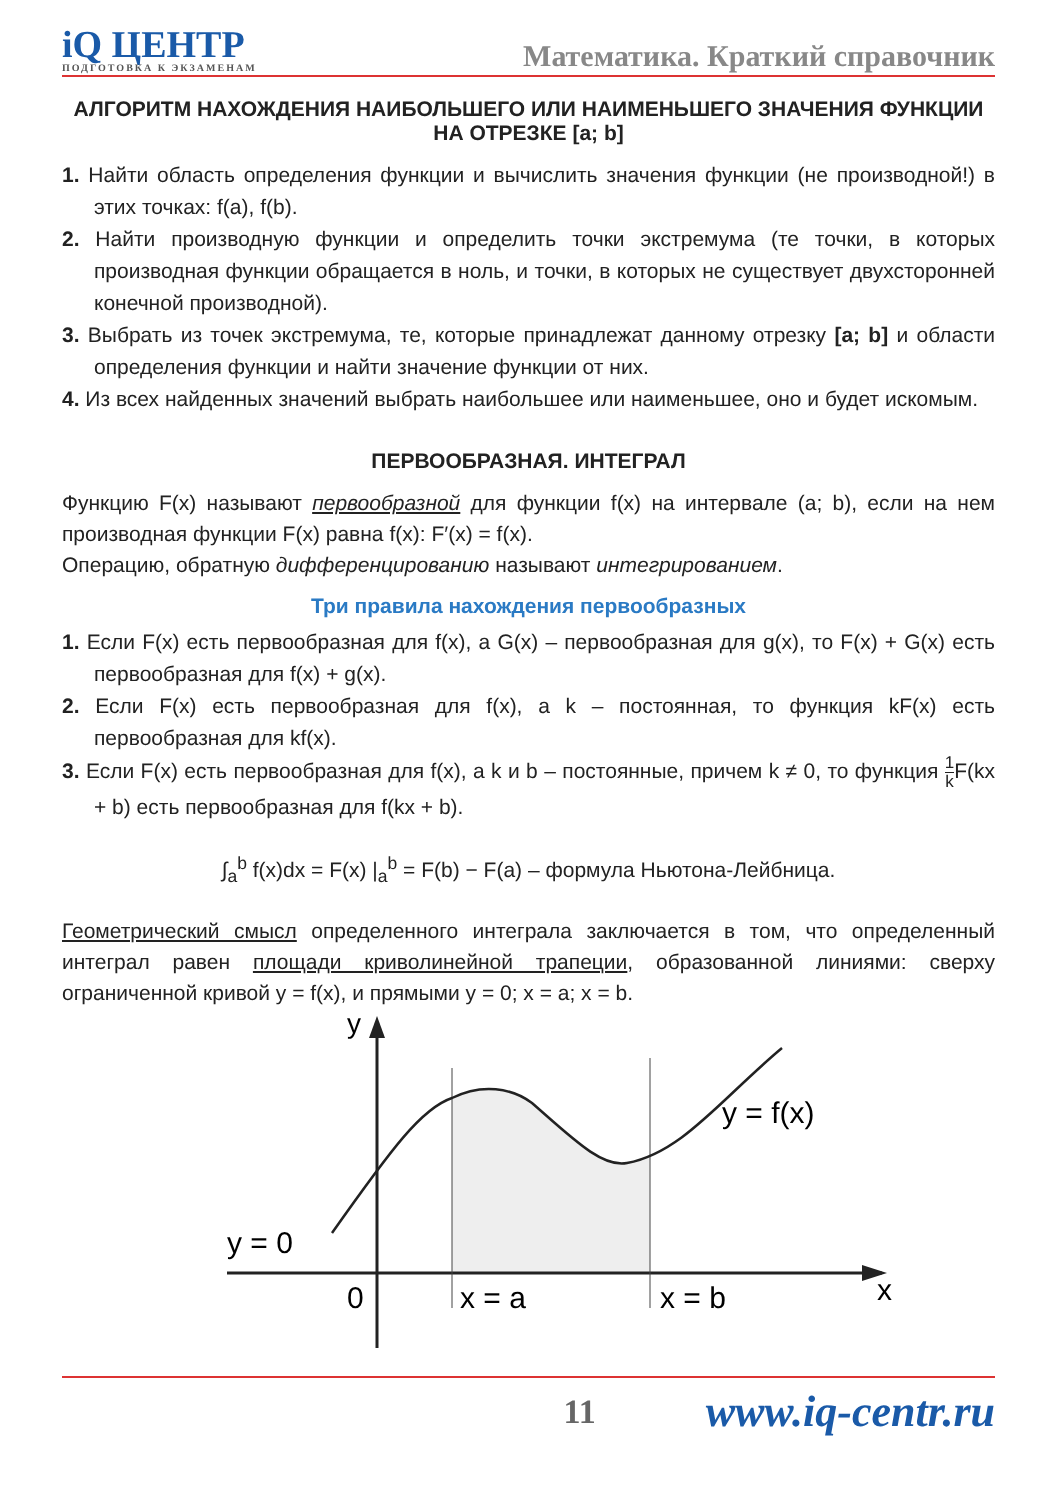iQ ЦЕНТР
ПОДГОТОВКА К ЭКЗАМЕНАМ
Математика. Краткий справочник
АЛГОРИТМ НАХОЖДЕНИЯ НАИБОЛЬШЕГО ИЛИ НАИМЕНЬШЕГО ЗНАЧЕНИЯ ФУНКЦИИ НА ОТРЕЗКЕ [a; b]
1. Найти область определения функции и вычислить значения функции (не производной!) в этих точках: f(a), f(b).
2. Найти производную функции и определить точки экстремума (те точки, в которых производная функции обращается в ноль, и точки, в которых не существует двухсторонней конечной производной).
3. Выбрать из точек экстремума, те, которые принадлежат данному отрезку [a; b] и области определения функции и найти значение функции от них.
4. Из всех найденных значений выбрать наибольшее или наименьшее, оно и будет искомым.
ПЕРВООБРАЗНАЯ. ИНТЕГРАЛ
Функцию F(x) называют первообразной для функции f(x) на интервале (a; b), если на нем производная функции F(x) равна f(x): F′(x) = f(x).
Операцию, обратную дифференцированию называют интегрированием.
Три правила нахождения первообразных
1. Если F(x) есть первообразная для f(x), а G(x) – первообразная для g(x), то F(x) + G(x) есть первообразная для f(x) + g(x).
2. Если F(x) есть первообразная для f(x), а k – постоянная, то функция kF(x) есть первообразная для kf(x).
3. Если F(x) есть первообразная для f(x), а k и b – постоянные, причем k ≠ 0, то функция 1 k F(kx + b) есть первообразная для f(kx + b).
∫<sub>a</sub><sup>b</sup> f(x)dx = F(x) |<sub>a</sub><sup>b</sup> = F(b) − F(a) – формула Ньютона-Лейбница.
Геометрический смысл определенного интеграла заключается в том, что определенный интеграл равен площади криволинейной трапеции, образованной линиями: сверху ограниченной кривой y = f(x), и прямыми y = 0; x = a; x = b.
y
y = f(x)
y = 0
0
x = a
x = b
x
11 www.iq-centr.ru